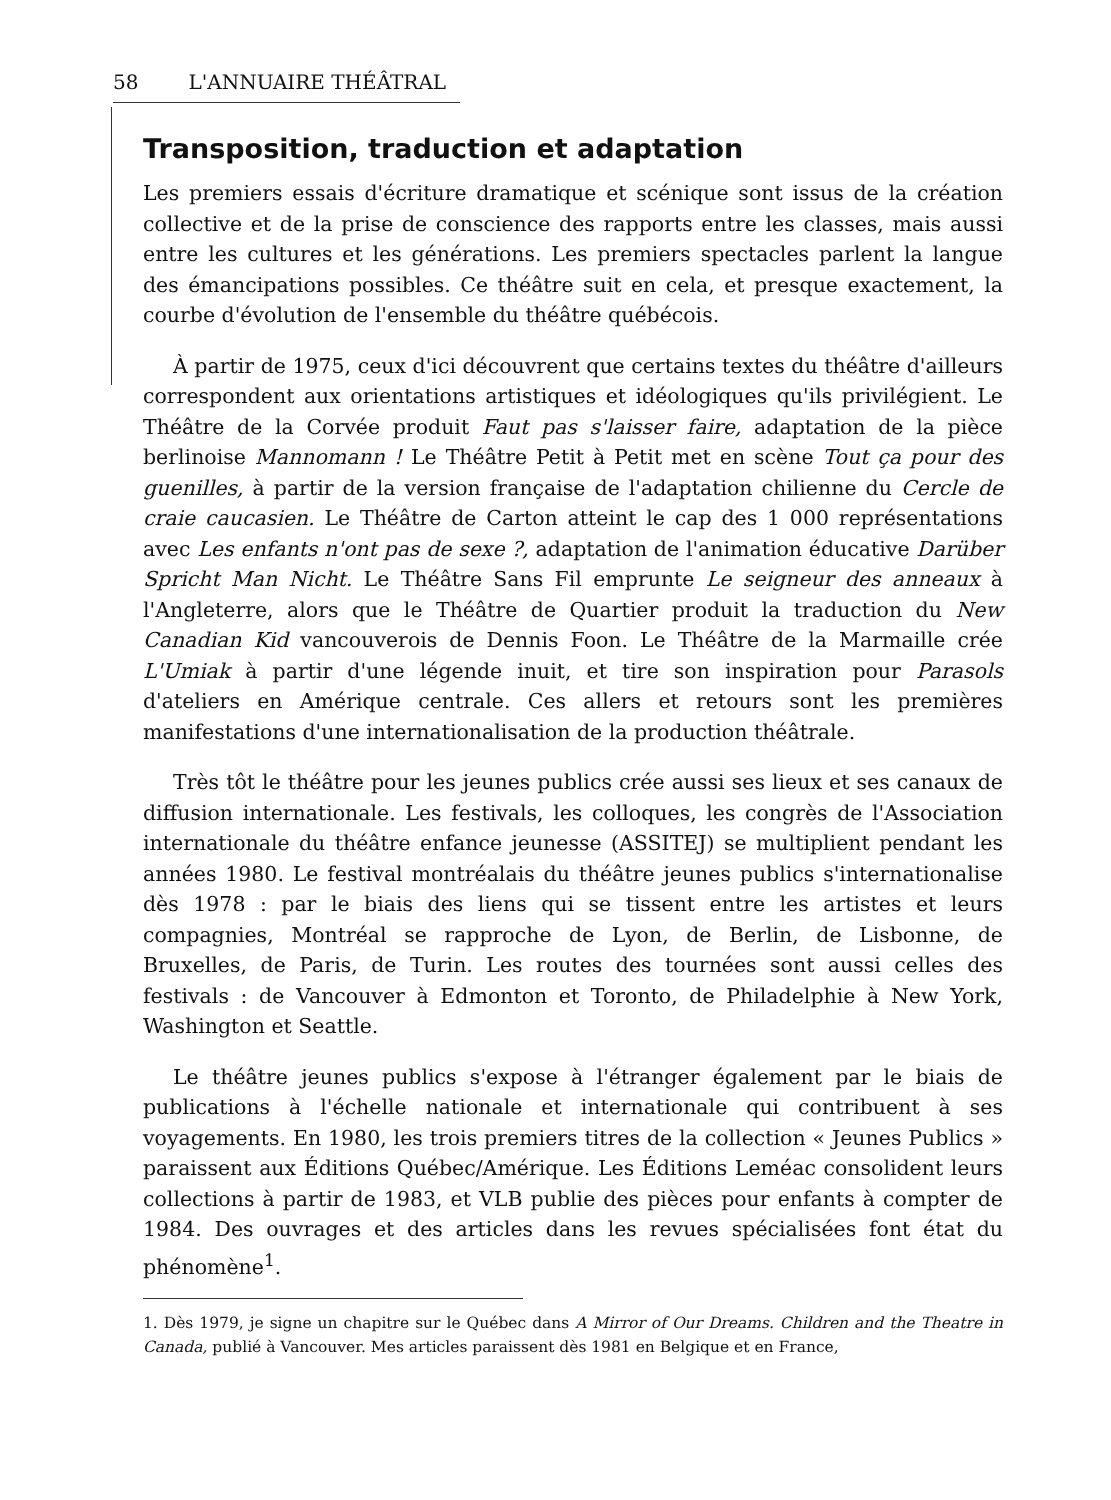58 L'ANNUAIRE THÉÂTRAL
Transposition, traduction et adaptation
Les premiers essais d'écriture dramatique et scénique sont issus de la création collective et de la prise de conscience des rapports entre les classes, mais aussi entre les cultures et les générations. Les premiers spectacles parlent la langue des émancipations possibles. Ce théâtre suit en cela, et presque exactement, la courbe d'évolution de l'ensemble du théâtre québécois.
À partir de 1975, ceux d'ici découvrent que certains textes du théâtre d'ailleurs correspondent aux orientations artistiques et idéologiques qu'ils privilégient. Le Théâtre de la Corvée produit Faut pas s'laisser faire, adaptation de la pièce berlinoise Mannomann ! Le Théâtre Petit à Petit met en scène Tout ça pour des guenilles, à partir de la version française de l'adaptation chilienne du Cercle de craie caucasien. Le Théâtre de Carton atteint le cap des 1 000 représentations avec Les enfants n'ont pas de sexe ?, adaptation de l'animation éducative Darüber Spricht Man Nicht. Le Théâtre Sans Fil emprunte Le seigneur des anneaux à l'Angleterre, alors que le Théâtre de Quartier produit la traduction du New Canadian Kid vancouverois de Dennis Foon. Le Théâtre de la Marmaille crée L'Umiak à partir d'une légende inuit, et tire son inspiration pour Parasols d'ateliers en Amérique centrale. Ces allers et retours sont les premières manifestations d'une internationalisation de la production théâtrale.
Très tôt le théâtre pour les jeunes publics crée aussi ses lieux et ses canaux de diffusion internationale. Les festivals, les colloques, les congrès de l'Association internationale du théâtre enfance jeunesse (ASSITEJ) se multiplient pendant les années 1980. Le festival montréalais du théâtre jeunes publics s'internationalise dès 1978 : par le biais des liens qui se tissent entre les artistes et leurs compagnies, Montréal se rapproche de Lyon, de Berlin, de Lisbonne, de Bruxelles, de Paris, de Turin. Les routes des tournées sont aussi celles des festivals : de Vancouver à Edmonton et Toronto, de Philadelphie à New York, Washington et Seattle.
Le théâtre jeunes publics s'expose à l'étranger également par le biais de publications à l'échelle nationale et internationale qui contribuent à ses voyagements. En 1980, les trois premiers titres de la collection « Jeunes Publics » paraissent aux Éditions Québec/Amérique. Les Éditions Leméac consolident leurs collections à partir de 1983, et VLB publie des pièces pour enfants à compter de 1984. Des ouvrages et des articles dans les revues spécialisées font état du phénomène<sup>1</sup>.
1. Dès 1979, je signe un chapitre sur le Québec dans A Mirror of Our Dreams. Children and the Theatre in Canada, publié à Vancouver. Mes articles paraissent dès 1981 en Belgique et en France,